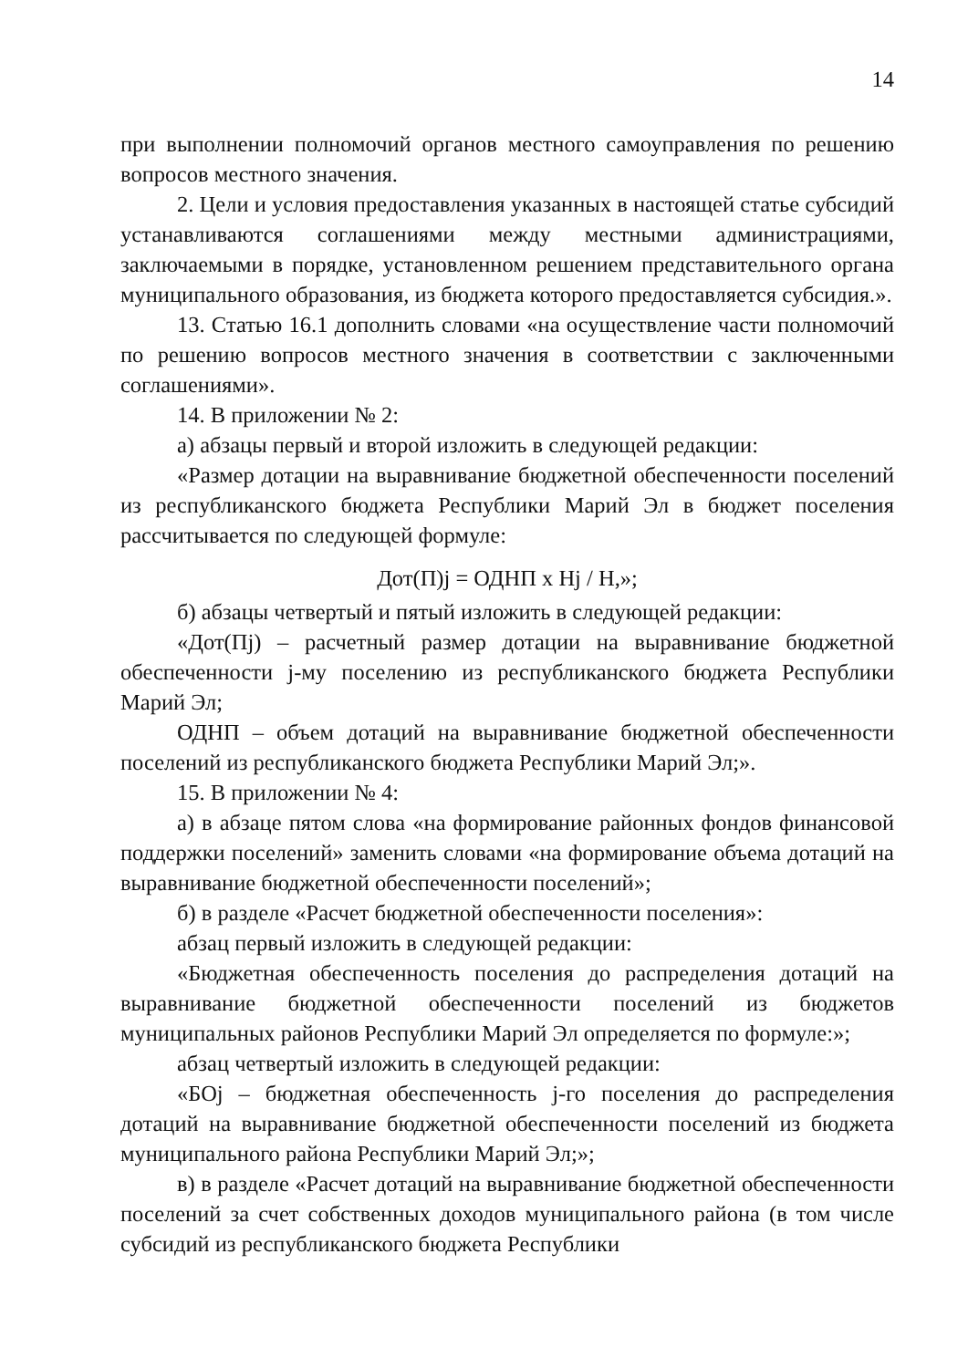14
при выполнении полномочий органов местного самоуправления по решению вопросов местного значения.
2. Цели и условия предоставления указанных в настоящей статье субсидий устанавливаются соглашениями между местными администрациями, заключаемыми в порядке, установленном решением представительного органа муниципального образования, из бюджета которого предоставляется субсидия.».
13. Статью 16.1 дополнить словами «на осуществление части полномочий по решению вопросов местного значения в соответствии с заключенными соглашениями».
14. В приложении № 2:
а) абзацы первый и второй изложить в следующей редакции:
«Размер дотации на выравнивание бюджетной обеспеченности поселений из республиканского бюджета Республики Марий Эл в бюджет поселения рассчитывается по следующей формуле:
Дот(П)j = ОДНП x Hj / H,»;
б) абзацы четвертый и пятый изложить в следующей редакции:
«Дот(Пj) – расчетный размер дотации на выравнивание бюджетной обеспеченности j-му поселению из республиканского бюджета Республики Марий Эл;
ОДНП – объем дотаций на выравнивание бюджетной обеспеченности поселений из республиканского бюджета Республики Марий Эл;».
15. В приложении № 4:
а) в абзаце пятом слова «на формирование районных фондов финансовой поддержки поселений» заменить словами «на формирование объема дотаций на выравнивание бюджетной обеспеченности поселений»;
б) в разделе «Расчет бюджетной обеспеченности поселения»:
абзац первый изложить в следующей редакции:
«Бюджетная обеспеченность поселения до распределения дотаций на выравнивание бюджетной обеспеченности поселений из бюджетов муниципальных районов Республики Марий Эл определяется по формуле:»;
абзац четвертый изложить в следующей редакции:
«БОj – бюджетная обеспеченность j-го поселения до распределения дотаций на выравнивание бюджетной обеспеченности поселений из бюджета муниципального района Республики Марий Эл;»;
в) в разделе «Расчет дотаций на выравнивание бюджетной обеспеченности поселений за счет собственных доходов муниципального района (в том числе субсидий из республиканского бюджета Республики